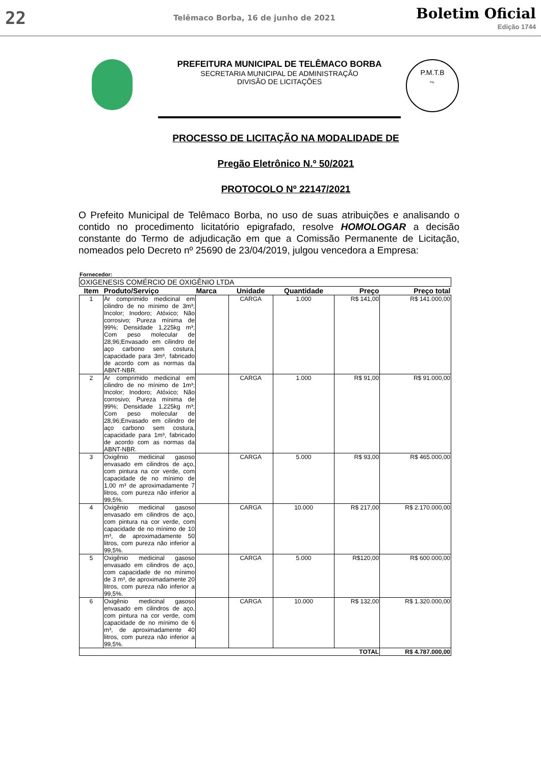22
Telêmaco Borba, 16 de junho de 2021
Boletim Oficial
Edição 1744
PREFEITURA MUNICIPAL DE TELÊMACO BORBA
SECRETARIA MUNICIPAL DE ADMINISTRAÇÃO
DIVISÃO DE LICITAÇÕES
P.M.T.B
Fls.
PROCESSO DE LICITAÇÃO NA MODALIDADE DE
Pregão Eletrônico N.º 50/2021
PROTOCOLO Nº 22147/2021
O Prefeito Municipal de Telêmaco Borba, no uso de suas atribuições e analisando o contido no procedimento licitatório epigrafado, resolve HOMOLOGAR a decisão constante do Termo de adjudicação em que a Comissão Permanente de Licitação, nomeados pelo Decreto nº 25690 de 23/04/2019, julgou vencedora a Empresa:
Fornecedor:
| OXIGENESIS COMÉRCIO DE OXIGÊNIO LTDA | | | | | | |
| Item | Produto/Serviço | Marca | Unidade | Quantidade | Preço | Preço total |
| 1 | Ar comprimido medicinal em cilindro de no mínimo de 3m³; Incolor; Inodoro; Atóxico; Não corrosivo; Pureza mínima de 99%; Densidade 1,225kg m³; Com peso molecular de 28,96;Envasado em cilindro de aço carbono sem costura, capacidade para 3m³, fabricado de acordo com as normas da ABNT-NBR. | | CARGA | 1.000 | R$ 141,00 | R$ 141.000,00 |
| 2 | Ar comprimido medicinal em cilindro de no mínimo de 1m³; Incolor; Inodoro; Atóxico; Não corrosivo; Pureza mínima de 99%; Densidade 1,225kg m³; Com peso molecular de 28,96;Envasado em cilindro de aço carbono sem costura, capacidade para 1m³, fabricado de acordo com as normas da ABNT-NBR. | | CARGA | 1.000 | R$ 91,00 | R$ 91.000,00 |
| 3 | Oxigênio medicinal gasoso envasado em cilindros de aço, com pintura na cor verde, com capacidade de no mínimo de 1,00 m³ de aproximadamente 7 litros, com pureza não inferior a 99,5%. | | CARGA | 5.000 | R$ 93,00 | R$ 465.000,00 |
| 4 | Oxigênio medicinal gasoso envasado em cilindros de aço, com pintura na cor verde, com capacidade de no mínimo de 10 m³, de aproximadamente 50 litros, com pureza não inferior a 99,5%. | | CARGA | 10.000 | R$ 217,00 | R$ 2.170.000,00 |
| 5 | Oxigênio medicinal gasoso envasado em cilindros de aço, com capacidade de no mínimo de 3 m³, de aproximadamente 20 litros, com pureza não inferior a 99,5%. | | CARGA | 5.000 | R$120,00 | R$ 600.000,00 |
| 6 | Oxigênio medicinal gasoso envasado em cilindros de aço, com pintura na cor verde, com capacidade de no mínimo de 6 m³, de aproximadamente 40 litros, com pureza não inferior a 99,5%. | | CARGA | 10.000 | R$ 132,00 | R$ 1.320.000,00 |
| TOTAL | | | | | | R$ 4.787.000,00 |